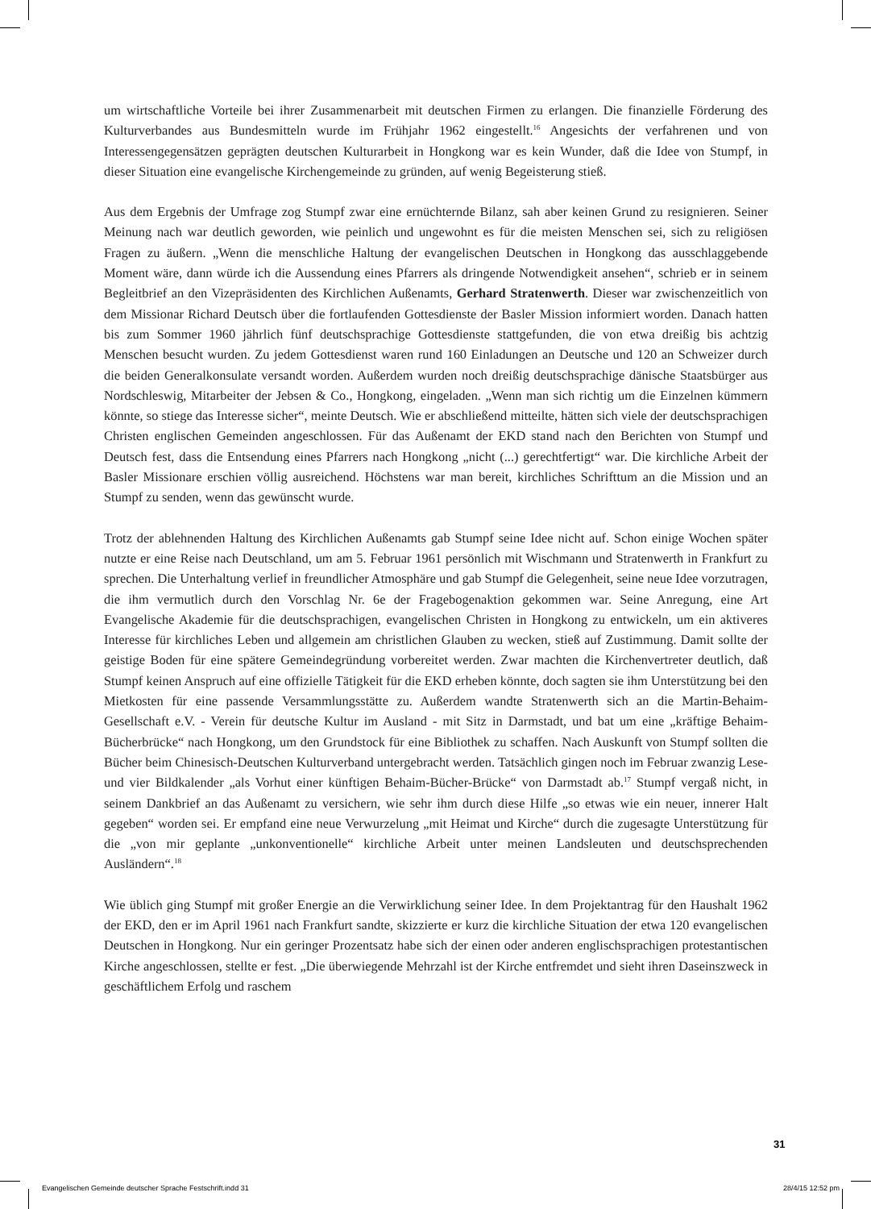um wirtschaftliche Vorteile bei ihrer Zusammenarbeit mit deutschen Firmen zu erlangen. Die finanzielle Förderung des Kulturverbandes aus Bundesmitteln wurde im Frühjahr 1962 eingestellt.<sup>16</sup> Angesichts der verfahrenen und von Interessengegensätzen geprägten deutschen Kulturarbeit in Hongkong war es kein Wunder, daß die Idee von Stumpf, in dieser Situation eine evangelische Kirchengemeinde zu gründen, auf wenig Begeisterung stieß.
Aus dem Ergebnis der Umfrage zog Stumpf zwar eine ernüchternde Bilanz, sah aber keinen Grund zu resignieren. Seiner Meinung nach war deutlich geworden, wie peinlich und ungewohnt es für die meisten Menschen sei, sich zu religiösen Fragen zu äußern. „Wenn die menschliche Haltung der evangelischen Deutschen in Hongkong das ausschlaggebende Moment wäre, dann würde ich die Aussendung eines Pfarrers als dringende Notwendigkeit ansehen“, schrieb er in seinem Begleitbrief an den Vizepräsidenten des Kirchlichen Außenamts, Gerhard Stratenwerth. Dieser war zwischenzeitlich von dem Missionar Richard Deutsch über die fortlaufenden Gottesdienste der Basler Mission informiert worden. Danach hatten bis zum Sommer 1960 jährlich fünf deutschsprachige Gottesdienste stattgefunden, die von etwa dreißig bis achtzig Menschen besucht wurden. Zu jedem Gottesdienst waren rund 160 Einladungen an Deutsche und 120 an Schweizer durch die beiden Generalkonsulate versandt worden. Außerdem wurden noch dreißig deutschsprachige dänische Staatsbürger aus Nordschleswig, Mitarbeiter der Jebsen & Co., Hongkong, eingeladen. „Wenn man sich richtig um die Einzelnen kümmern könnte, so stiege das Interesse sicher“, meinte Deutsch. Wie er abschließend mitteilte, hätten sich viele der deutschsprachigen Christen englischen Gemeinden angeschlossen. Für das Außenamt der EKD stand nach den Berichten von Stumpf und Deutsch fest, dass die Entsendung eines Pfarrers nach Hongkong „nicht (...) gerechtfertigt“ war. Die kirchliche Arbeit der Basler Missionare erschien völlig ausreichend. Höchstens war man bereit, kirchliches Schrifttum an die Mission und an Stumpf zu senden, wenn das gewünscht wurde.
Trotz der ablehnenden Haltung des Kirchlichen Außenamts gab Stumpf seine Idee nicht auf. Schon einige Wochen später nutzte er eine Reise nach Deutschland, um am 5. Februar 1961 persönlich mit Wischmann und Stratenwerth in Frankfurt zu sprechen. Die Unterhaltung verlief in freundlicher Atmosphäre und gab Stumpf die Gelegenheit, seine neue Idee vorzutragen, die ihm vermutlich durch den Vorschlag Nr. 6e der Fragebogenaktion gekommen war. Seine Anregung, eine Art Evangelische Akademie für die deutschsprachigen, evangelischen Christen in Hongkong zu entwickeln, um ein aktiveres Interesse für kirchliches Leben und allgemein am christlichen Glauben zu wecken, stieß auf Zustimmung. Damit sollte der geistige Boden für eine spätere Gemeindegründung vorbereitet werden. Zwar machten die Kirchenvertreter deutlich, daß Stumpf keinen Anspruch auf eine offizielle Tätigkeit für die EKD erheben könnte, doch sagten sie ihm Unterstützung bei den Mietkosten für eine passende Versammlungsstätte zu. Außerdem wandte Stratenwerth sich an die Martin-Behaim-Gesellschaft e.V. - Verein für deutsche Kultur im Ausland - mit Sitz in Darmstadt, und bat um eine „kräftige Behaim-Bücherbrücke“ nach Hongkong, um den Grundstock für eine Bibliothek zu schaffen. Nach Auskunft von Stumpf sollten die Bücher beim Chinesisch-Deutschen Kulturverband untergebracht werden. Tatsächlich gingen noch im Februar zwanzig Lese- und vier Bildkalender „als Vorhut einer künftigen Behaim-Bücher-Brücke“ von Darmstadt ab.<sup>17</sup> Stumpf vergaß nicht, in seinem Dankbrief an das Außenamt zu versichern, wie sehr ihm durch diese Hilfe „so etwas wie ein neuer, innerer Halt gegeben“ worden sei. Er empfand eine neue Verwurzelung „mit Heimat und Kirche“ durch die zugesagte Unterstützung für die „von mir geplante „unkonventionelle“ kirchliche Arbeit unter meinen Landsleuten und deutschsprechenden Ausländern“.<sup>18</sup>
Wie üblich ging Stumpf mit großer Energie an die Verwirklichung seiner Idee. In dem Projektantrag für den Haushalt 1962 der EKD, den er im April 1961 nach Frankfurt sandte, skizzierte er kurz die kirchliche Situation der etwa 120 evangelischen Deutschen in Hongkong. Nur ein geringer Prozentsatz habe sich der einen oder anderen englischsprachigen protestantischen Kirche angeschlossen, stellte er fest. „Die überwiegende Mehrzahl ist der Kirche entfremdet und sieht ihren Daseinszweck in geschäftlichem Erfolg und raschem
31
Evangelischen Gemeinde deutscher Sprache Festschrift.indd 31 28/4/15 12:52 pm